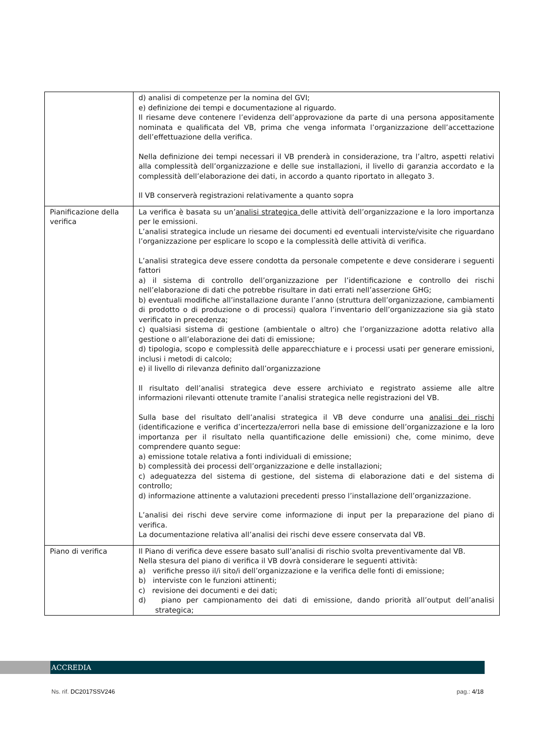| | d) analisi di competenze per la nomina del GVI; e) definizione dei tempi e documentazione al riguardo. Il riesame deve contenere l’evidenza dell’approvazione da parte di una persona appositamente nominata e qualificata del VB, prima che venga informata l’organizzazione dell’accettazione dell’effettuazione della verifica. Nella definizione dei tempi necessari il VB prenderà in considerazione, tra l’altro, aspetti relativi alla complessità dell’organizzazione e delle sue installazioni, il livello di garanzia accordato e la complessità dell’elaborazione dei dati, in accordo a quanto riportato in allegato 3. Il VB conserverà registrazioni relativamente a quanto sopra |
| Pianificazione della verifica | La verifica è basata su un’ analisi strategica delle attività dell’organizzazione e la loro importanza per le emissioni. L’analisi strategica include un riesame dei documenti ed eventuali interviste/visite che riguardano l’organizzazione per esplicare lo scopo e la complessità delle attività di verifica. L’analisi strategica deve essere condotta da personale competente e deve considerare i seguenti fattori a) il sistema di controllo dell’organizzazione per l’identificazione e controllo dei rischi nell’elaborazione di dati che potrebbe risultare in dati errati nell’asserzione GHG; b) eventuali modifiche all’installazione durante l’anno (struttura dell’organizzazione, cambiamenti di prodotto o di produzione o di processi) qualora l’inventario dell’organizzazione sia già stato verificato in precedenza; c) qualsiasi sistema di gestione (ambientale o altro) che l’organizzazione adotta relativo alla gestione o all’elaborazione dei dati di emissione; d) tipologia, scopo e complessità delle apparecchiature e i processi usati per generare emissioni, inclusi i metodi di calcolo; e) il livello di rilevanza definito dall’organizzazione Il risultato dell’analisi strategica deve essere archiviato e registrato assieme alle altre informazioni rilevanti ottenute tramite l’analisi strategica nelle registrazioni del VB. Sulla base del risultato dell’analisi strategica il VB deve condurre una analisi dei rischi (identificazione e verifica d’incertezza/errori nella base di emissione dell’organizzazione e la loro importanza per il risultato nella quantificazione delle emissioni) che, come minimo, deve comprendere quanto segue: a) emissione totale relativa a fonti individuali di emissione; b) complessità dei processi dell’organizzazione e delle installazioni; c) adeguatezza del sistema di gestione, del sistema di elaborazione dati e del sistema di controllo; d) informazione attinente a valutazioni precedenti presso l’installazione dell’organizzazione. L’analisi dei rischi deve servire come informazione di input per la preparazione del piano di verifica. La documentazione relativa all’analisi dei rischi deve essere conservata dal VB. |
| Piano di verifica | Il Piano di verifica deve essere basato sull’analisi di rischio svolta preventivamente dal VB. Nella stesura del piano di verifica il VB dovrà considerare le seguenti attività: a) verifiche presso il/i sito/i dell’organizzazione e la verifica delle fonti di emissione; b) interviste con le funzioni attinenti; c) revisione dei documenti e dei dati; d) piano per campionamento dei dati di emissione, dando priorità all’output dell’analisi strategica; |
ACCREDIA
Ns. rif. DC2017SSV246 pag.: 4/18